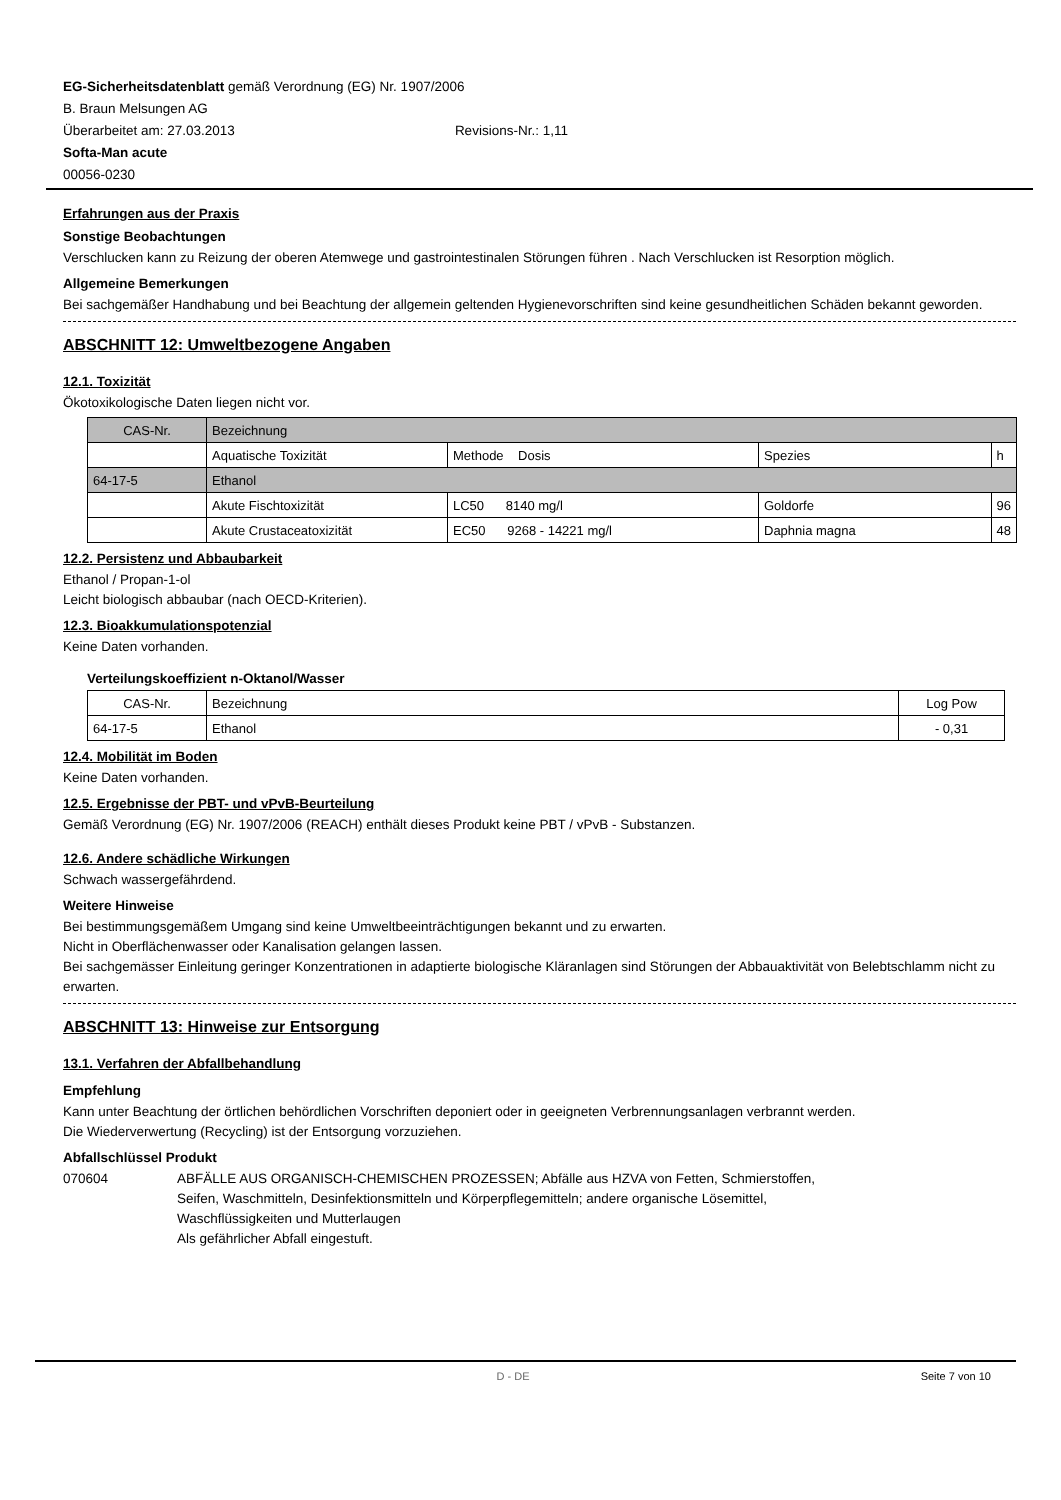EG-Sicherheitsdatenblatt gemäß Verordnung (EG) Nr. 1907/2006
B. Braun Melsungen AG
Überarbeitet am: 27.03.2013 Revisions-Nr.: 1,11
Softa-Man acute
00056-0230
Erfahrungen aus der Praxis
Sonstige Beobachtungen
Verschlucken kann zu Reizung der oberen Atemwege und gastrointestinalen Störungen führen . Nach Verschlucken ist Resorption möglich.
Allgemeine Bemerkungen
Bei sachgemäßer Handhabung und bei Beachtung der allgemein geltenden Hygienevorschriften sind keine gesundheitlichen Schäden bekannt geworden.
ABSCHNITT 12: Umweltbezogene Angaben
12.1. Toxizität
Ökotoxikologische Daten liegen nicht vor.
| CAS-Nr. | Bezeichnung | | | |
| | Aquatische Toxizität | Methode Dosis | Spezies | h |
| 64-17-5 | Ethanol | | | |
| | Akute Fischtoxizität | LC50 8140 mg/l | Goldorfe | 96 |
| | Akute Crustaceatoxizität | EC50 9268 - 14221 mg/l | Daphnia magna | 48 |
12.2. Persistenz und Abbaubarkeit
Ethanol / Propan-1-ol
Leicht biologisch abbaubar (nach OECD-Kriterien).
12.3. Bioakkumulationspotenzial
Keine Daten vorhanden.
Verteilungskoeffizient n-Oktanol/Wasser
| CAS-Nr. | Bezeichnung | Log Pow |
| 64-17-5 | Ethanol | - 0,31 |
12.4. Mobilität im Boden
Keine Daten vorhanden.
12.5. Ergebnisse der PBT- und vPvB-Beurteilung
Gemäß Verordnung (EG) Nr. 1907/2006 (REACH) enthält dieses Produkt keine PBT / vPvB - Substanzen.
12.6. Andere schädliche Wirkungen
Schwach wassergefährdend.
Weitere Hinweise
Bei bestimmungsgemäßem Umgang sind keine Umweltbeeinträchtigungen bekannt und zu erwarten.
Nicht in Oberflächenwasser oder Kanalisation gelangen lassen.
Bei sachgemässer Einleitung geringer Konzentrationen in adaptierte biologische Kläranlagen sind Störungen der Abbauaktivität von Belebtschlamm nicht zu erwarten.
ABSCHNITT 13: Hinweise zur Entsorgung
13.1. Verfahren der Abfallbehandlung
Empfehlung
Kann unter Beachtung der örtlichen behördlichen Vorschriften deponiert oder in geeigneten Verbrennungsanlagen verbrannt werden.
Die Wiederverwertung (Recycling) ist der Entsorgung vorzuziehen.
Abfallschlüssel Produkt
070604 ABFÄLLE AUS ORGANISCH-CHEMISCHEN PROZESSEN; Abfälle aus HZVA von Fetten, Schmierstoffen, Seifen, Waschmitteln, Desinfektionsmitteln und Körperpflegemitteln; andere organische Lösemittel, Waschflüssigkeiten und Mutterlaugen
Als gefährlicher Abfall eingestuft.
D - DE Seite 7 von 10